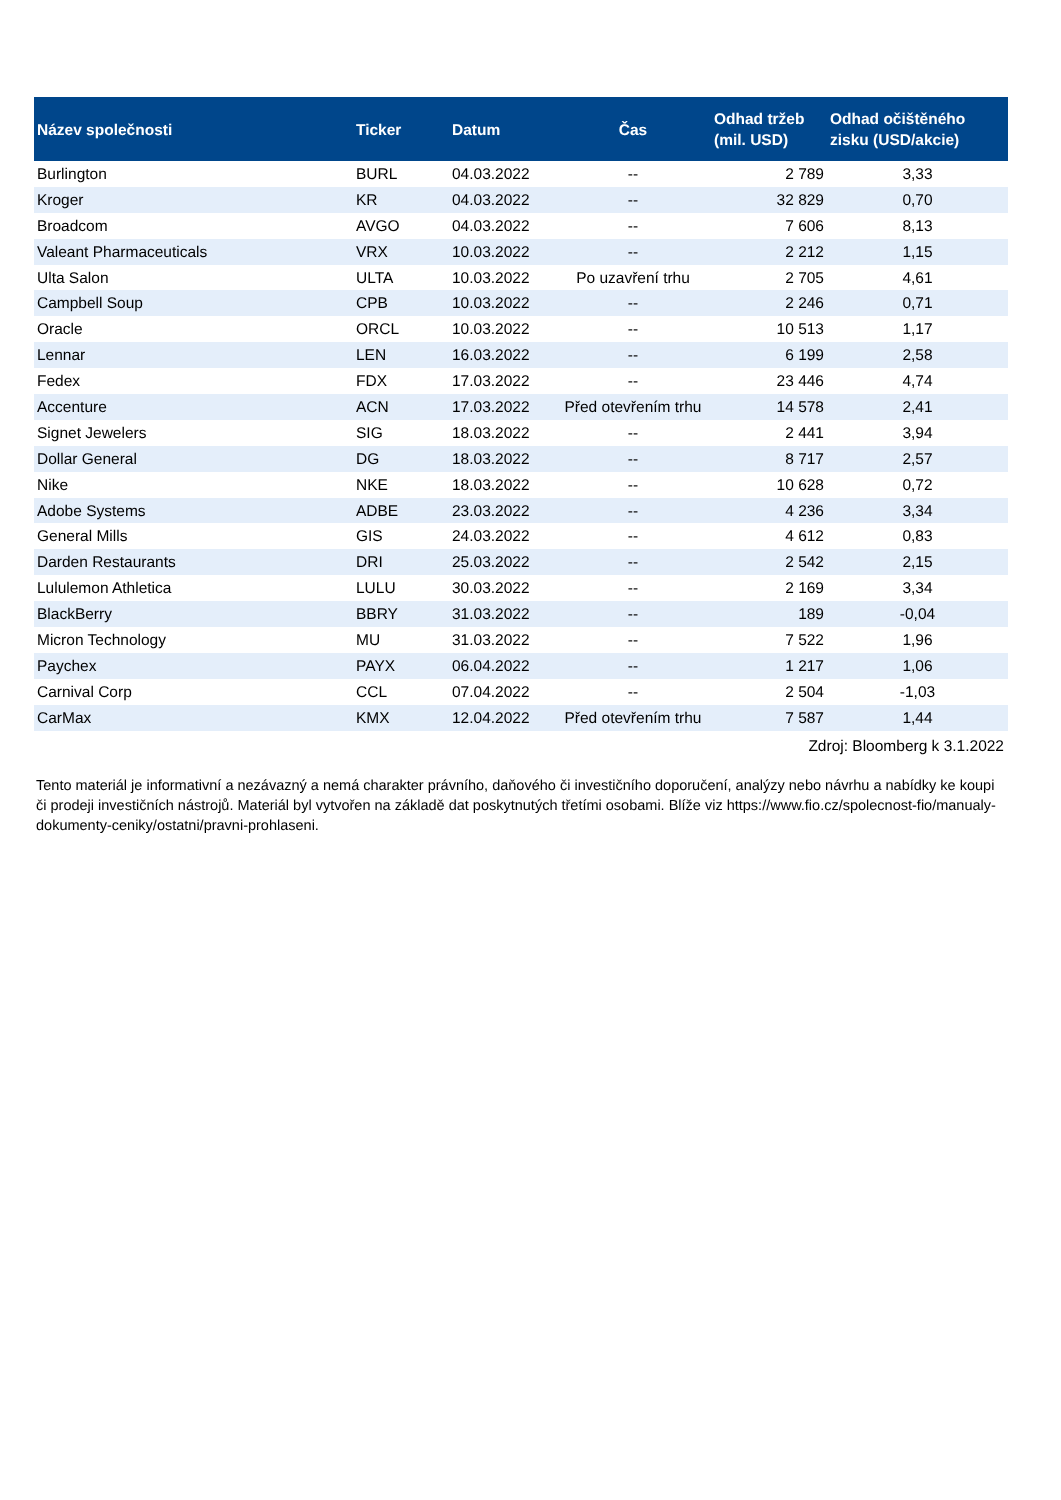| Název společnosti | Ticker | Datum | Čas | Odhad tržeb (mil. USD) | Odhad očištěného zisku (USD/akcie) |
| --- | --- | --- | --- | --- | --- |
| Burlington | BURL | 04.03.2022 | -- | 2 789 | 3,33 |
| Kroger | KR | 04.03.2022 | -- | 32 829 | 0,70 |
| Broadcom | AVGO | 04.03.2022 | -- | 7 606 | 8,13 |
| Valeant Pharmaceuticals | VRX | 10.03.2022 | -- | 2 212 | 1,15 |
| Ulta Salon | ULTA | 10.03.2022 | Po uzavření trhu | 2 705 | 4,61 |
| Campbell Soup | CPB | 10.03.2022 | -- | 2 246 | 0,71 |
| Oracle | ORCL | 10.03.2022 | -- | 10 513 | 1,17 |
| Lennar | LEN | 16.03.2022 | -- | 6 199 | 2,58 |
| Fedex | FDX | 17.03.2022 | -- | 23 446 | 4,74 |
| Accenture | ACN | 17.03.2022 | Před otevřením trhu | 14 578 | 2,41 |
| Signet Jewelers | SIG | 18.03.2022 | -- | 2 441 | 3,94 |
| Dollar General | DG | 18.03.2022 | -- | 8 717 | 2,57 |
| Nike | NKE | 18.03.2022 | -- | 10 628 | 0,72 |
| Adobe Systems | ADBE | 23.03.2022 | -- | 4 236 | 3,34 |
| General Mills | GIS | 24.03.2022 | -- | 4 612 | 0,83 |
| Darden Restaurants | DRI | 25.03.2022 | -- | 2 542 | 2,15 |
| Lululemon Athletica | LULU | 30.03.2022 | -- | 2 169 | 3,34 |
| BlackBerry | BBRY | 31.03.2022 | -- | 189 | -0,04 |
| Micron Technology | MU | 31.03.2022 | -- | 7 522 | 1,96 |
| Paychex | PAYX | 06.04.2022 | -- | 1 217 | 1,06 |
| Carnival Corp | CCL | 07.04.2022 | -- | 2 504 | -1,03 |
| CarMax | KMX | 12.04.2022 | Před otevřením trhu | 7 587 | 1,44 |
Zdroj: Bloomberg k 3.1.2022
Tento materiál je informativní a nezávazný a nemá charakter právního, daňového či investičního doporučení, analýzy nebo návrhu a nabídky ke koupi či prodeji investičních nástrojů. Materiál byl vytvořen na základě dat poskytnutých třetími osobami. Blíže viz https://www.fio.cz/spolecnost-fio/manualy-dokumenty-ceniky/ostatni/pravni-prohlaseni.